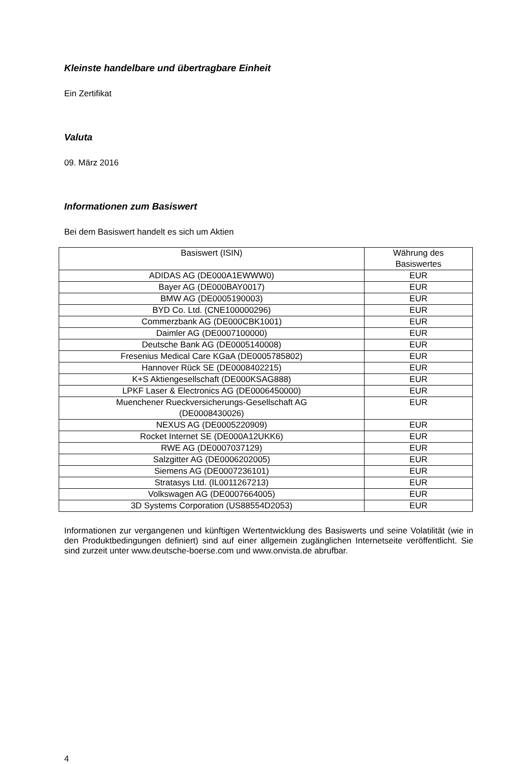Kleinste handelbare und übertragbare Einheit
Ein Zertifikat
Valuta
09. März 2016
Informationen zum Basiswert
Bei dem Basiswert handelt es sich um Aktien
| Basiswert (ISIN) | Währung des Basiswertes |
| --- | --- |
| ADIDAS AG (DE000A1EWWW0) | EUR |
| Bayer AG (DE000BAY0017) | EUR |
| BMW AG (DE0005190003) | EUR |
| BYD Co. Ltd. (CNE100000296) | EUR |
| Commerzbank AG (DE000CBK1001) | EUR |
| Daimler AG (DE0007100000) | EUR |
| Deutsche Bank AG (DE0005140008) | EUR |
| Fresenius Medical Care KGaA (DE0005785802) | EUR |
| Hannover Rück SE (DE0008402215) | EUR |
| K+S Aktiengesellschaft (DE000KSAG888) | EUR |
| LPKF Laser & Electronics AG (DE0006450000) | EUR |
| Muenchener Rueckversicherungs-Gesellschaft AG (DE0008430026) | EUR |
| NEXUS AG (DE0005220909) | EUR |
| Rocket Internet SE (DE000A12UKK6) | EUR |
| RWE AG (DE0007037129) | EUR |
| Salzgitter AG (DE0006202005) | EUR |
| Siemens AG (DE0007236101) | EUR |
| Stratasys Ltd. (IL0011267213) | EUR |
| Volkswagen AG (DE0007664005) | EUR |
| 3D Systems Corporation (US88554D2053) | EUR |
Informationen zur vergangenen und künftigen Wertentwicklung des Basiswerts und seine Volatilität (wie in den Produktbedingungen definiert) sind auf einer allgemein zugänglichen Internetseite veröffentlicht. Sie sind zurzeit unter www.deutsche-boerse.com und www.onvista.de abrufbar.
4